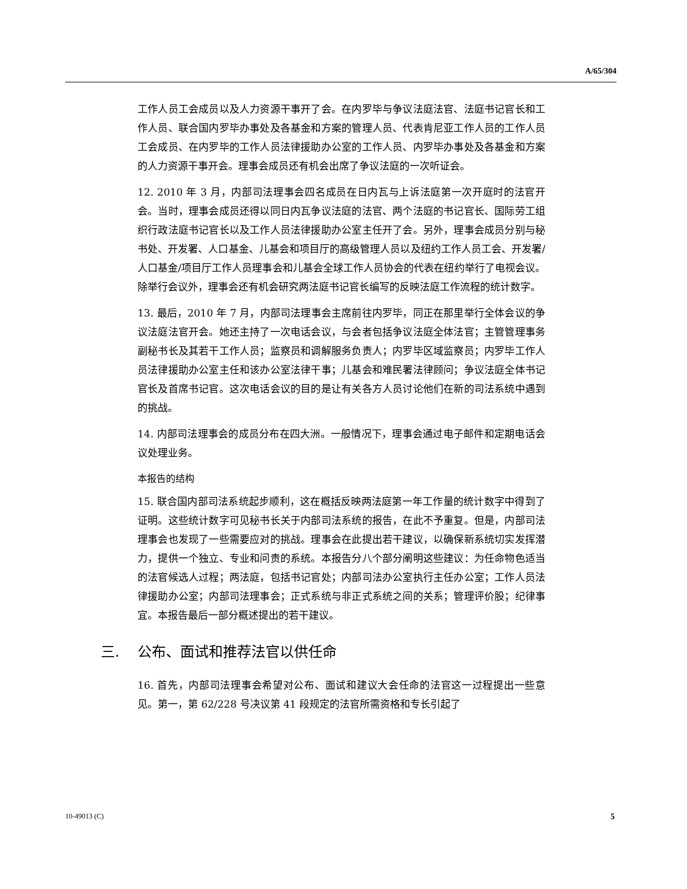A/65/304
工作人员工会成员以及人力资源干事开了会。在内罗毕与争议法庭法官、法庭书记官长和工作人员、联合国内罗毕办事处及各基金和方案的管理人员、代表肯尼亚工作人员的工作人员工会成员、在内罗毕的工作人员法律援助办公室的工作人员、内罗毕办事处及各基金和方案的人力资源干事开会。理事会成员还有机会出席了争议法庭的一次听证会。
12. 2010 年 3 月，内部司法理事会四名成员在日内瓦与上诉法庭第一次开庭时的法官开会。当时，理事会成员还得以同日内瓦争议法庭的法官、两个法庭的书记官长、国际劳工组织行政法庭书记官长以及工作人员法律援助办公室主任开了会。另外，理事会成员分别与秘书处、开发署、人口基金、儿基会和项目厅的高级管理人员以及纽约工作人员工会、开发署/人口基金/项目厅工作人员理事会和儿基会全球工作人员协会的代表在纽约举行了电视会议。除举行会议外，理事会还有机会研究两法庭书记官长编写的反映法庭工作流程的统计数字。
13. 最后，2010 年 7 月，内部司法理事会主席前往内罗毕，同正在那里举行全体会议的争议法庭法官开会。她还主持了一次电话会议，与会者包括争议法庭全体法官；主管管理事务副秘书长及其若干工作人员；监察员和调解服务负责人；内罗毕区域监察员；内罗毕工作人员法律援助办公室主任和该办公室法律干事；儿基会和难民署法律顾问；争议法庭全体书记官长及首席书记官。这次电话会议的目的是让有关各方人员讨论他们在新的司法系统中遇到的挑战。
14. 内部司法理事会的成员分布在四大洲。一般情况下，理事会通过电子邮件和定期电话会议处理业务。
本报告的结构
15. 联合国内部司法系统起步顺利，这在概括反映两法庭第一年工作量的统计数字中得到了证明。这些统计数字可见秘书长关于内部司法系统的报告，在此不予重复。但是，内部司法理事会也发现了一些需要应对的挑战。理事会在此提出若干建议，以确保新系统切实发挥潜力，提供一个独立、专业和问责的系统。本报告分八个部分阐明这些建议：为任命物色适当的法官候选人过程；两法庭，包括书记官处；内部司法办公室执行主任办公室；工作人员法律援助办公室；内部司法理事会；正式系统与非正式系统之间的关系；管理评价股；纪律事宜。本报告最后一部分概述提出的若干建议。
三. 公布、面试和推荐法官以供任命
16. 首先，内部司法理事会希望对公布、面试和建议大会任命的法官这一过程提出一些意见。第一，第 62/228 号决议第 41 段规定的法官所需资格和专长引起了
10-49013 (C) 5